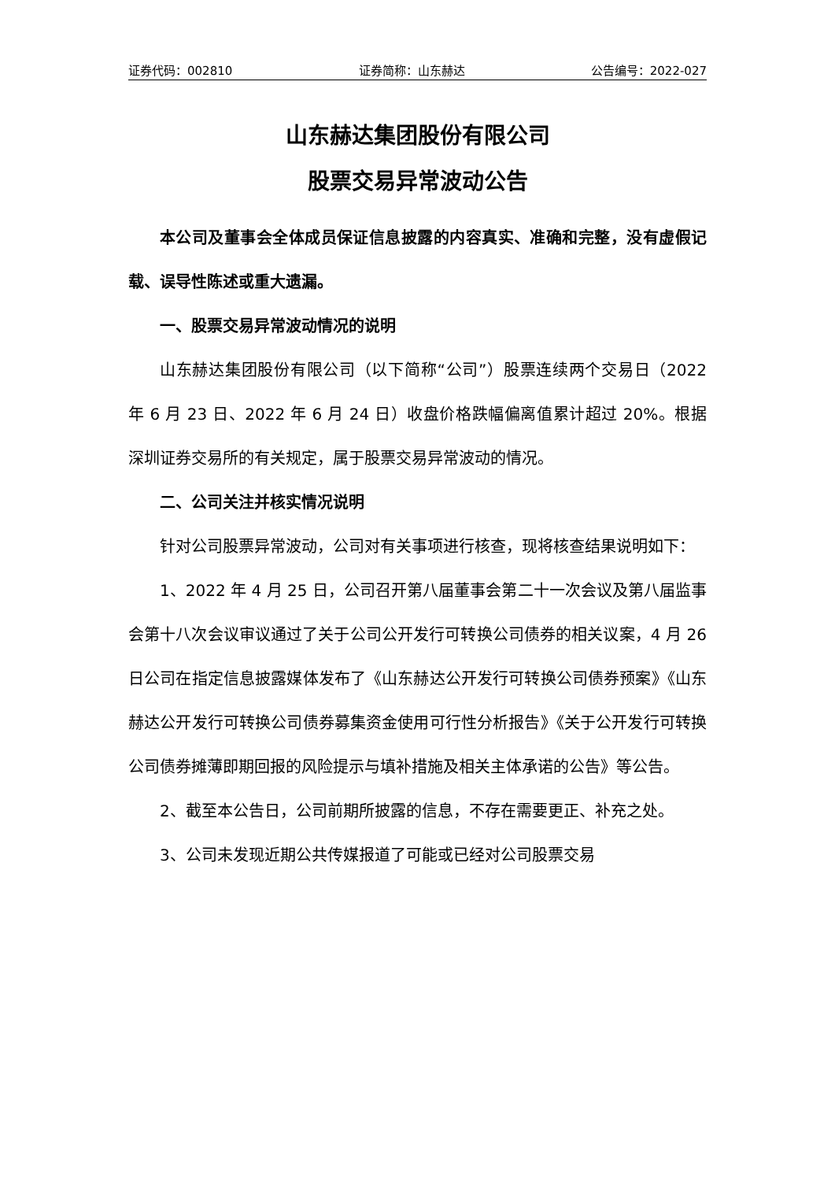证券代码：002810 证券简称：山东赫达 公告编号：2022-027
山东赫达集团股份有限公司
股票交易异常波动公告
本公司及董事会全体成员保证信息披露的内容真实、准确和完整，没有虚假记载、误导性陈述或重大遗漏。
一、股票交易异常波动情况的说明
山东赫达集团股份有限公司（以下简称“公司”）股票连续两个交易日（2022 年 6 月 23 日、2022 年 6 月 24 日）收盘价格跌幅偏离值累计超过 20%。根据深圳证券交易所的有关规定，属于股票交易异常波动的情况。
二、公司关注并核实情况说明
针对公司股票异常波动，公司对有关事项进行核查，现将核查结果说明如下：
1、2022 年 4 月 25 日，公司召开第八届董事会第二十一次会议及第八届监事会第十八次会议审议通过了关于公司公开发行可转换公司债券的相关议案，4 月 26 日公司在指定信息披露媒体发布了《山东赫达公开发行可转换公司债券预案》《山东赫达公开发行可转换公司债券募集资金使用可行性分析报告》《关于公开发行可转换公司债券摊薄即期回报的风险提示与填补措施及相关主体承诺的公告》等公告。
2、截至本公告日，公司前期所披露的信息，不存在需要更正、补充之处。
3、公司未发现近期公共传媒报道了可能或已经对公司股票交易